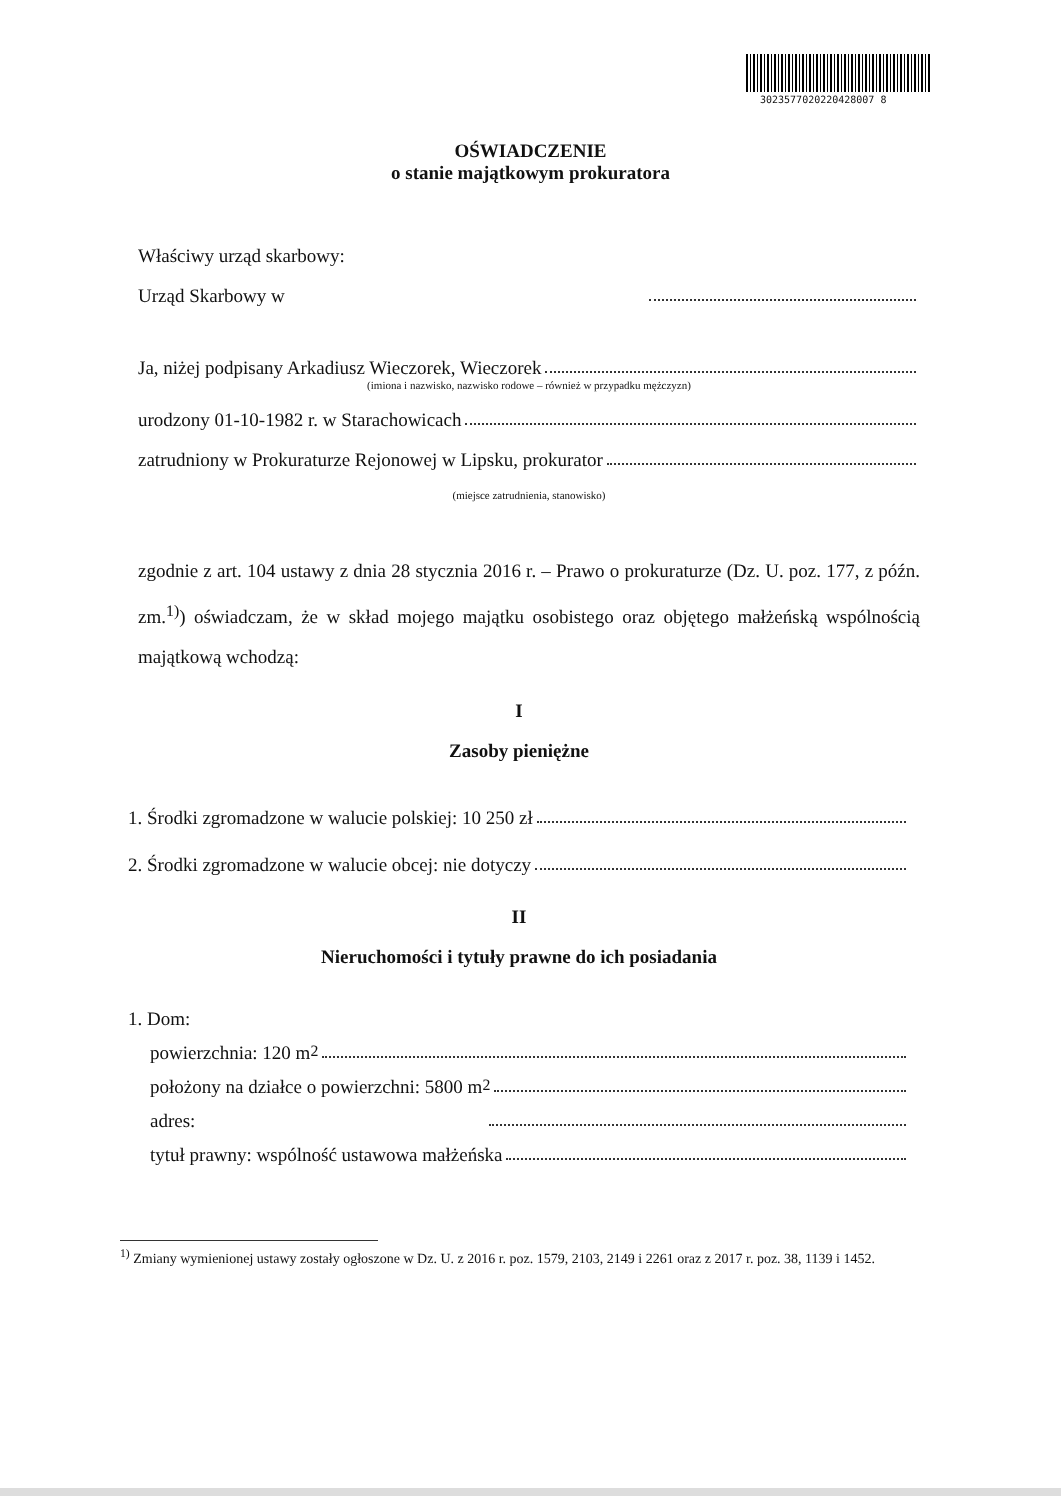3023577020220428007 8
OŚWIADCZENIE
o stanie majątkowym prokuratora
Właściwy urząd skarbowy:
Urząd Skarbowy w
Ja, niżej podpisany Arkadiusz Wieczorek, Wieczorek
(imiona i nazwisko, nazwisko rodowe – również w przypadku mężczyzn)
urodzony 01-10-1982 r. w Starachowicach
zatrudniony w Prokuraturze Rejonowej w Lipsku, prokurator
(miejsce zatrudnienia, stanowisko)
zgodnie z art. 104 ustawy z dnia 28 stycznia 2016 r. – Prawo o prokuraturze (Dz. U. poz. 177, z późn. zm.<sup>1)</sup>) oświadczam, że w skład mojego majątku osobistego oraz objętego małżeńską wspólnością majątkową wchodzą:
I
Zasoby pieniężne
1. Środki zgromadzone w walucie polskiej: 10 250 zł
2. Środki zgromadzone w walucie obcej: nie dotyczy
II
Nieruchomości i tytuły prawne do ich posiadania
1. Dom:
powierzchnia: 120 m<sup>2</sup>
położony na działce o powierzchni: 5800 m<sup>2</sup>
adres:
tytuł prawny: wspólność ustawowa małżeńska
<sup>1)</sup> Zmiany wymienionej ustawy zostały ogłoszone w Dz. U. z 2016 r. poz. 1579, 2103, 2149 i 2261 oraz z 2017 r. poz. 38, 1139 i 1452.